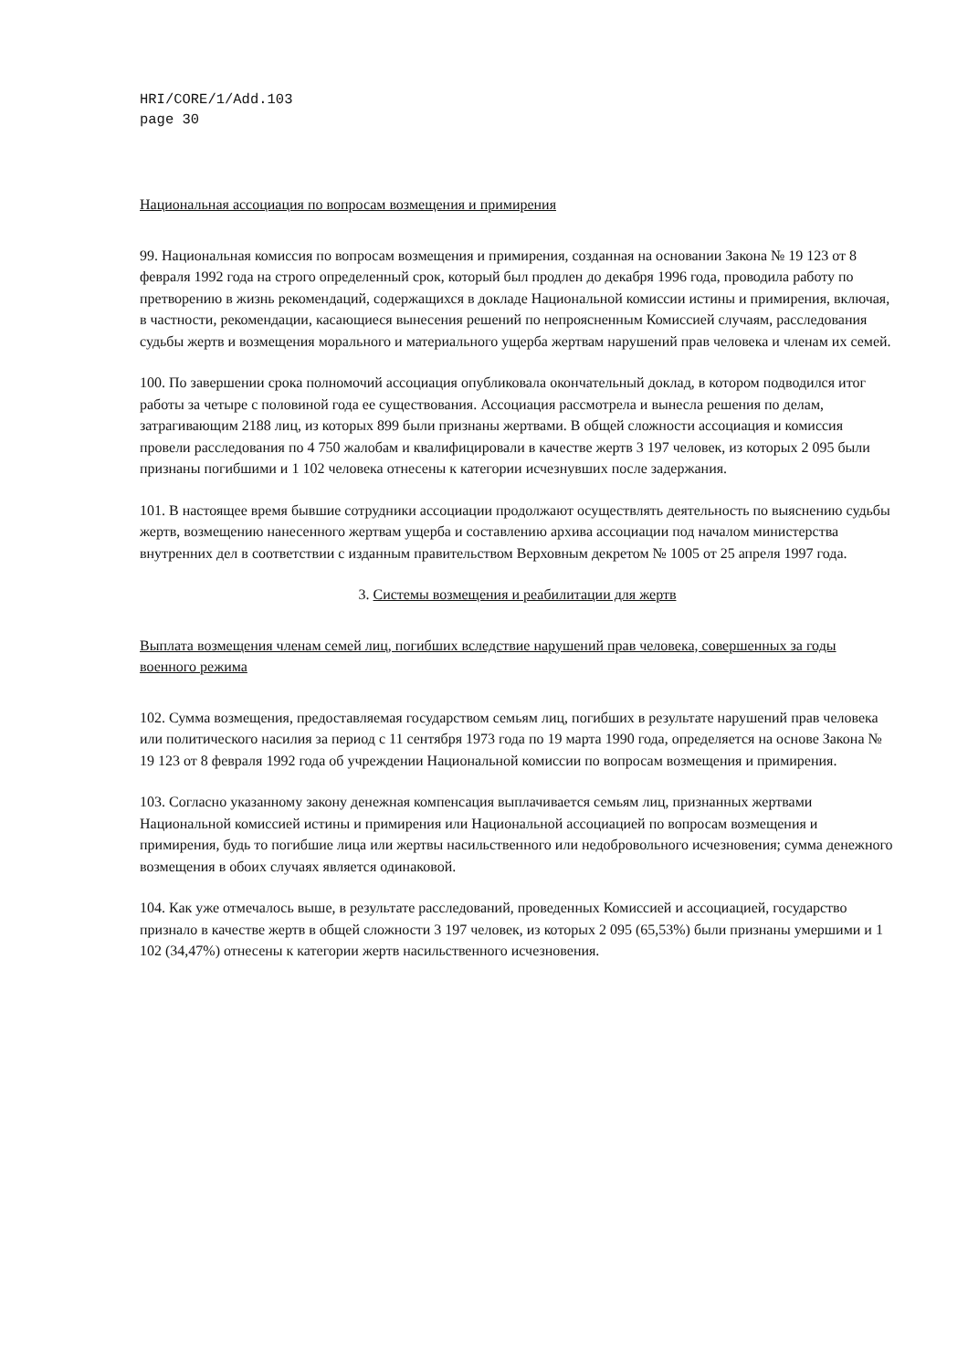HRI/CORE/1/Add.103
page 30
Национальная ассоциация по вопросам возмещения и примирения
99. Национальная комиссия по вопросам возмещения и примирения, созданная на основании Закона № 19 123 от 8 февраля 1992 года на строго определенный срок, который был продлен до декабря 1996 года, проводила работу по претворению в жизнь рекомендаций, содержащихся в докладе Национальной комиссии истины и примирения, включая, в частности, рекомендации, касающиеся вынесения решений по непроясненным Комиссией случаям, расследования судьбы жертв и возмещения морального и материального ущерба жертвам нарушений прав человека и членам их семей.
100. По завершении срока полномочий ассоциация опубликовала окончательный доклад, в котором подводился итог работы за четыре с половиной года ее существования. Ассоциация рассмотрела и вынесла решения по делам, затрагивающим 2188 лиц, из которых 899 были признаны жертвами. В общей сложности ассоциация и комиссия провели расследования по 4 750 жалобам и квалифицировали в качестве жертв 3 197 человек, из которых 2 095 были признаны погибшими и 1 102 человека отнесены к категории исчезнувших после задержания.
101. В настоящее время бывшие сотрудники ассоциации продолжают осуществлять деятельность по выяснению судьбы жертв, возмещению нанесенного жертвам ущерба и составлению архива ассоциации под началом министерства внутренних дел в соответствии с изданным правительством Верховным декретом № 1005 от 25 апреля 1997 года.
3. Системы возмещения и реабилитации для жертв
Выплата возмещения членам семей лиц, погибших вследствие нарушений прав человека, совершенных за годы военного режима
102. Сумма возмещения, предоставляемая государством семьям лиц, погибших в результате нарушений прав человека или политического насилия за период с 11 сентября 1973 года по 19 марта 1990 года, определяется на основе Закона № 19 123 от 8 февраля 1992 года об учреждении Национальной комиссии по вопросам возмещения и примирения.
103. Согласно указанному закону денежная компенсация выплачивается семьям лиц, признанных жертвами Национальной комиссией истины и примирения или Национальной ассоциацией по вопросам возмещения и примирения, будь то погибшие лица или жертвы насильственного или недобровольного исчезновения; сумма денежного возмещения в обоих случаях является одинаковой.
104. Как уже отмечалось выше, в результате расследований, проведенных Комиссией и ассоциацией, государство признало в качестве жертв в общей сложности 3 197 человек, из которых 2 095 (65,53%) были признаны умершими и 1 102 (34,47%) отнесены к категории жертв насильственного исчезновения.